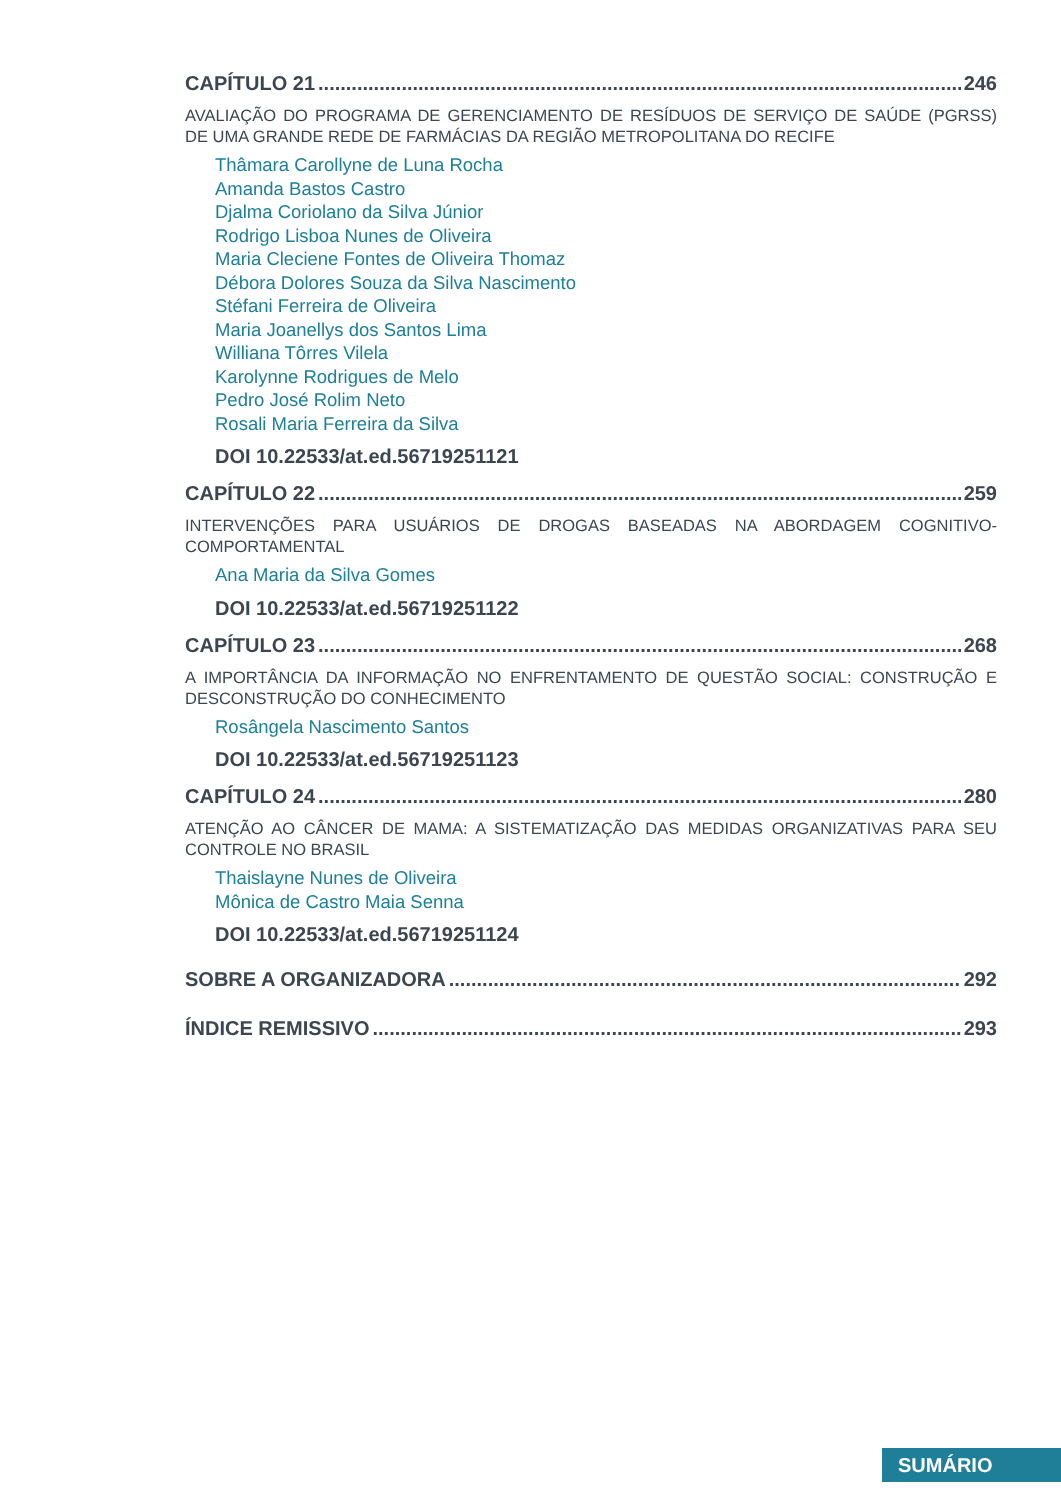CAPÍTULO 21 246
AVALIAÇÃO DO PROGRAMA DE GERENCIAMENTO DE RESÍDUOS DE SERVIÇO DE SAÚDE (PGRSS) DE UMA GRANDE REDE DE FARMÁCIAS DA REGIÃO METROPOLITANA DO RECIFE
Thâmara Carollyne de Luna Rocha
Amanda Bastos Castro
Djalma Coriolano da Silva Júnior
Rodrigo Lisboa Nunes de Oliveira
Maria Cleciene Fontes de Oliveira Thomaz
Débora Dolores Souza da Silva Nascimento
Stéfani Ferreira de Oliveira
Maria Joanellys dos Santos Lima
Williana Tôrres Vilela
Karolynne Rodrigues de Melo
Pedro José Rolim Neto
Rosali Maria Ferreira da Silva
DOI 10.22533/at.ed.56719251121
CAPÍTULO 22 259
INTERVENÇÕES PARA USUÁRIOS DE DROGAS BASEADAS NA ABORDAGEM COGNITIVO-COMPORTAMENTAL
Ana Maria da Silva Gomes
DOI 10.22533/at.ed.56719251122
CAPÍTULO 23 268
A IMPORTÂNCIA DA INFORMAÇÃO NO ENFRENTAMENTO DE QUESTÃO SOCIAL: CONSTRUÇÃO E DESCONSTRUÇÃO DO CONHECIMENTO
Rosângela Nascimento Santos
DOI 10.22533/at.ed.56719251123
CAPÍTULO 24 280
ATENÇÃO AO CÂNCER DE MAMA: A SISTEMATIZAÇÃO DAS MEDIDAS ORGANIZATIVAS PARA SEU CONTROLE NO BRASIL
Thaislayne Nunes de Oliveira
Mônica de Castro Maia Senna
DOI 10.22533/at.ed.56719251124
SOBRE A ORGANIZADORA 292
ÍNDICE REMISSIVO 293
SUMÁRIO